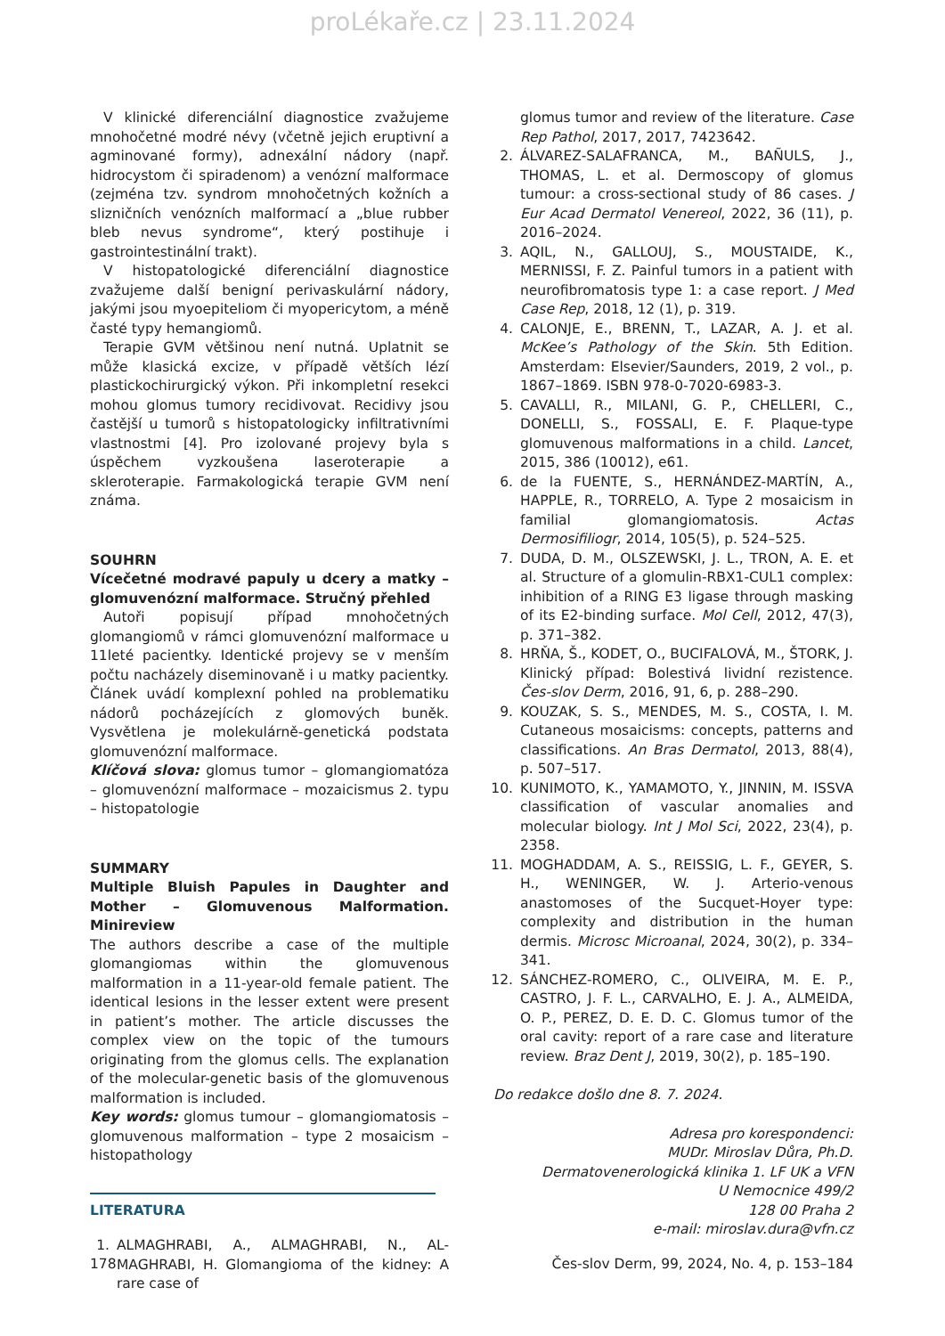proLékaře.cz | 23.11.2024
V klinické diferenciální diagnostice zvažujeme mnohočetné modré névy (včetně jejich eruptivní a agminované formy), adnexální nádory (např. hidrocystom či spiradenom) a venózní malformace (zejména tzv. syndrom mnohočetných kožních a slizničních venózních malformací a „blue rubber bleb nevus syndrome“, který postihuje i gastrointestinální trakt).
V histopatologické diferenciální diagnostice zvažujeme další benigní perivaskulární nádory, jakými jsou myoepiteliom či myopericytom, a méně časté typy hemangiomů.
Terapie GVM většinou není nutná. Uplatnit se může klasická excize, v případě větších lézí plastickochirurgický výkon. Při inkompletní resekci mohou glomus tumory recidivovat. Recidivy jsou častější u tumorů s histopatologicky infiltrativními vlastnostmi [4]. Pro izolované projevy byla s úspěchem vyzkoušena laseroterapie a skleroterapie. Farmakologická terapie GVM není známa.
SOUHRN
Vícečetné modravé papuly u dcery a matky – glomuvenózní malformace. Stručný přehled
Autoři popisují případ mnohočetných glomangiomů v rámci glomuvenózní malformace u 11leté pacientky. Identické projevy se v menším počtu nacházely diseminovaně i u matky pacientky. Článek uvádí komplexní pohled na problematiku nádorů pocházejících z glomových buněk. Vysvětlena je molekulárně-genetická podstata glomuvenózní malformace.
Klíčová slova: glomus tumor – glomangiomatóza – glomuvenózní malformace – mozaicismus 2. typu – histopatologie
SUMMARY
Multiple Bluish Papules in Daughter and Mother – Glomuvenous Malformation. Minireview
The authors describe a case of the multiple glomangiomas within the glomuvenous malformation in a 11-year-old female patient. The identical lesions in the lesser extent were present in patient’s mother. The article discusses the complex view on the topic of the tumours originating from the glomus cells. The explanation of the molecular-genetic basis of the glomuvenous malformation is included.
Key words: glomus tumour – glomangiomatosis – glomuvenous malformation – type 2 mosaicism – histopathology
LITERATURA
1. ALMAGHRABI, A., ALMAGHRABI, N., AL-MAGHRABI, H. Glomangioma of the kidney: A rare case of
glomus tumor and review of the literature. Case Rep Pathol, 2017, 2017, 7423642.
2. ÁLVAREZ-SALAFRANCA, M., BAÑULS, J., THOMAS, L. et al. Dermoscopy of glomus tumour: a cross-sectional study of 86 cases. J Eur Acad Dermatol Venereol, 2022, 36 (11), p. 2016–2024.
3. AQIL, N., GALLOUJ, S., MOUSTAIDE, K., MERNISSI, F. Z. Painful tumors in a patient with neurofibromatosis type 1: a case report. J Med Case Rep, 2018, 12 (1), p. 319.
4. CALONJE, E., BRENN, T., LAZAR, A. J. et al. McKee’s Pathology of the Skin. 5th Edition. Amsterdam: Elsevier/Saunders, 2019, 2 vol., p. 1867–1869. ISBN 978-0-7020-6983-3.
5. CAVALLI, R., MILANI, G. P., CHELLERI, C., DONELLI, S., FOSSALI, E. F. Plaque-type glomuvenous malformations in a child. Lancet, 2015, 386 (10012), e61.
6. de la FUENTE, S., HERNÁNDEZ-MARTÍN, A., HAPPLE, R., TORRELO, A. Type 2 mosaicism in familial glomangiomatosis. Actas Dermosifiliogr, 2014, 105(5), p. 524–525.
7. DUDA, D. M., OLSZEWSKI, J. L., TRON, A. E. et al. Structure of a glomulin-RBX1-CUL1 complex: inhibition of a RING E3 ligase through masking of its E2-binding surface. Mol Cell, 2012, 47(3), p. 371–382.
8. HRŇA, Š., KODET, O., BUCIFALOVÁ, M., ŠTORK, J. Klinický případ: Bolestivá lividní rezistence. Čes-slov Derm, 2016, 91, 6, p. 288–290.
9. KOUZAK, S. S., MENDES, M. S., COSTA, I. M. Cutaneous mosaicisms: concepts, patterns and classifications. An Bras Dermatol, 2013, 88(4), p. 507–517.
10. KUNIMOTO, K., YAMAMOTO, Y., JINNIN, M. ISSVA classification of vascular anomalies and molecular biology. Int J Mol Sci, 2022, 23(4), p. 2358.
11. MOGHADDAM, A. S., REISSIG, L. F., GEYER, S. H., WENINGER, W. J. Arterio-venous anastomoses of the Sucquet-Hoyer type: complexity and distribution in the human dermis. Microsc Microanal, 2024, 30(2), p. 334–341.
12. SÁNCHEZ-ROMERO, C., OLIVEIRA, M. E. P., CASTRO, J. F. L., CARVALHO, E. J. A., ALMEIDA, O. P., PEREZ, D. E. D. C. Glomus tumor of the oral cavity: report of a rare case and literature review. Braz Dent J, 2019, 30(2), p. 185–190.
Do redakce došlo dne 8. 7. 2024.
Adresa pro korespondenci:
MUDr. Miroslav Důra, Ph.D.
Dermatovenerologická klinika 1. LF UK a VFN
U Nemocnice 499/2
128 00 Praha 2
e-mail: miroslav.dura@vfn.cz
178 Čes-slov Derm, 99, 2024, No. 4, p. 153–184